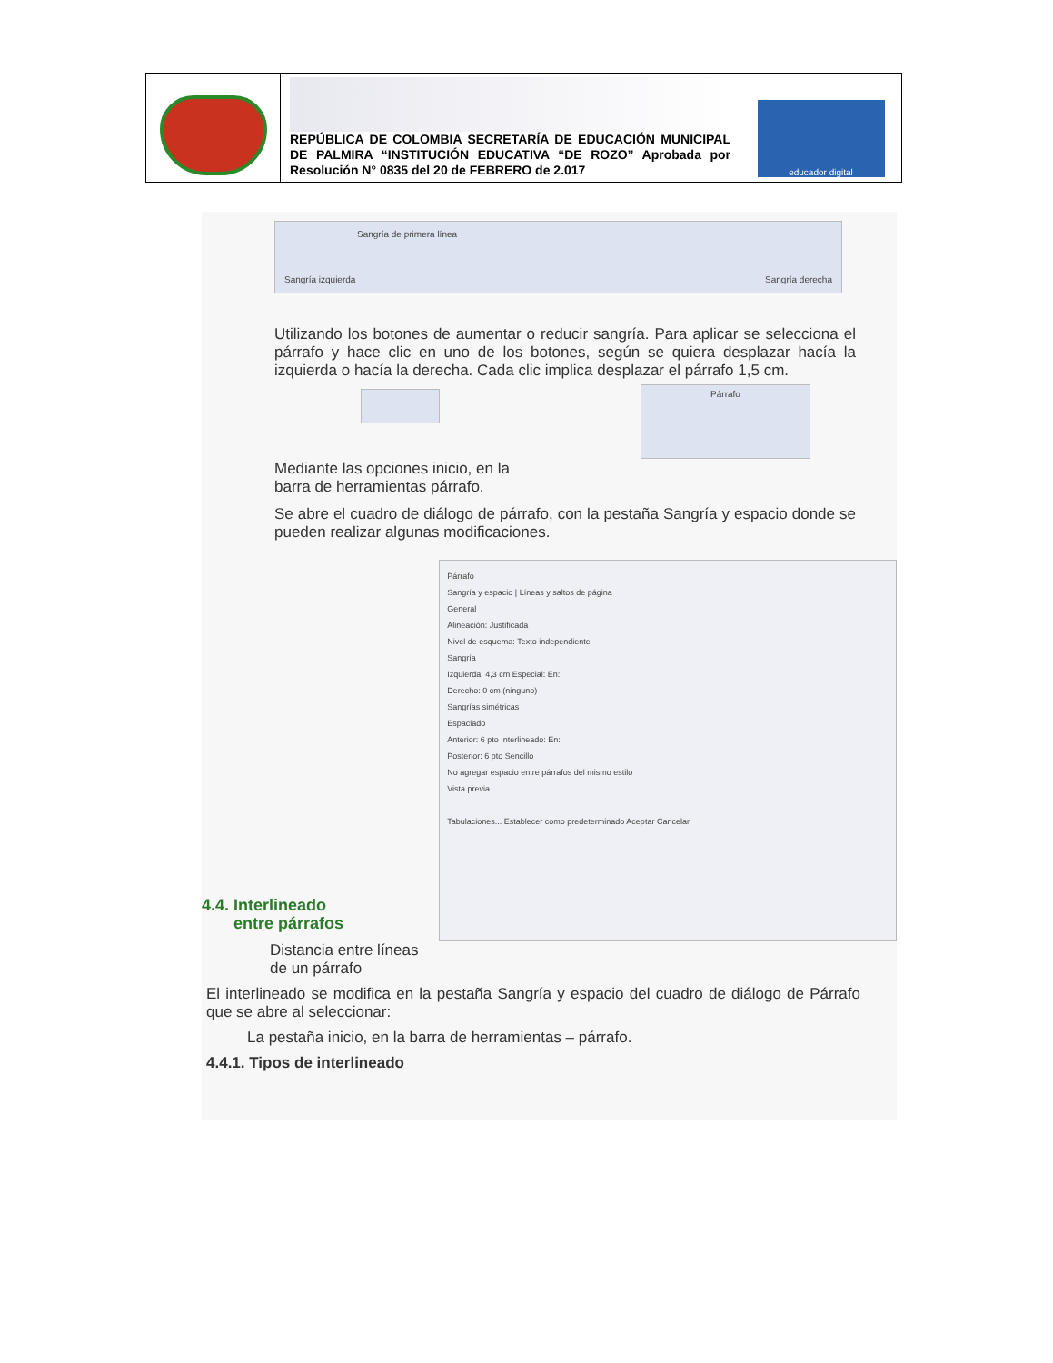| | REPÚBLICA DE COLOMBIA SECRETARÍA DE EDUCACIÓN MUNICIPAL DE PALMIRA “INSTITUCIÓN EDUCATIVA “DE ROZO” Aprobada por Resolución N° 0835 del 20 de FEBRERO de 2.017 | educador digital |
Sangría de primera línea
Sangría izquierda Sangría derecha
Utilizando los botones de aumentar o reducir sangría. Para aplicar se selecciona el párrafo y hace clic en uno de los botones, según se quiera desplazar hacía la izquierda o hacía la derecha. Cada clic implica desplazar el párrafo 1,5 cm.
Mediante las opciones inicio, en la
barra de herramientas párrafo.
Párrafo
Se abre el cuadro de diálogo de párrafo, con la pestaña Sangría y espacio donde se pueden realizar algunas modificaciones.
4.4. Interlineado
entre párrafos
Distancia entre líneas de un párrafo
Párrafo
Sangría y espacio | Líneas y saltos de página
General
Alineación: Justificada
Nivel de esquema: Texto independiente
Sangría
Izquierda: 4,3 cm Especial: En:
Derecho: 0 cm (ninguno)
Sangrías simétricas
Espaciado
Anterior: 6 pto Interlineado: En:
Posterior: 6 pto Sencillo
No agregar espacio entre párrafos del mismo estilo
Vista previa
Tabulaciones... Establecer como predeterminado Aceptar Cancelar
El interlineado se modifica en la pestaña Sangría y espacio del cuadro de diálogo de Párrafo que se abre al seleccionar:
La pestaña inicio, en la barra de herramientas – párrafo.
4.4.1. Tipos de interlineado